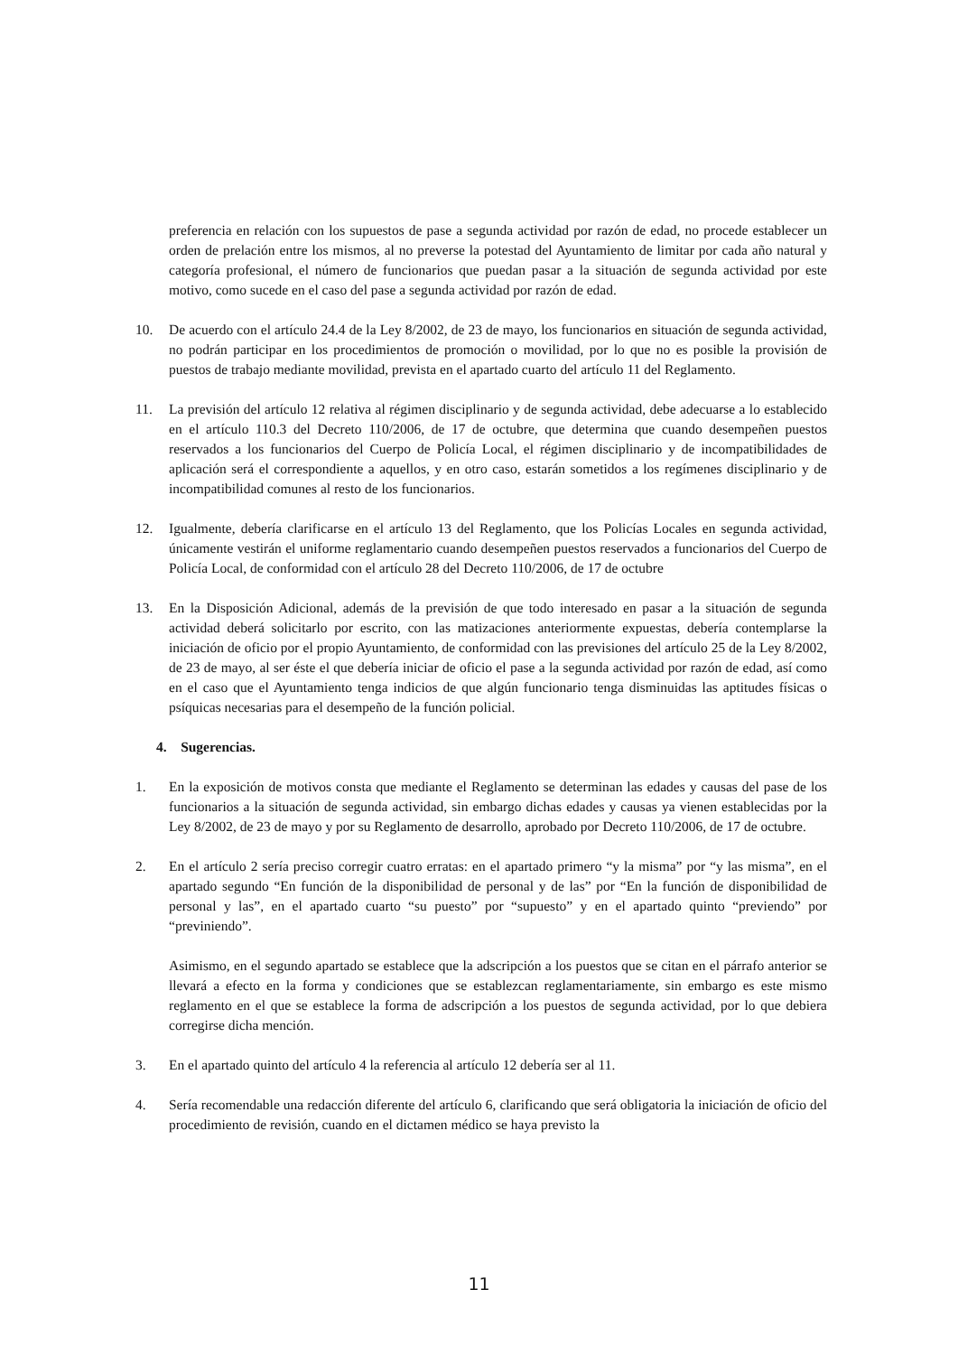preferencia en relación con los supuestos de pase a segunda actividad por razón de edad, no procede establecer un orden de prelación entre los mismos, al no preverse la potestad del Ayuntamiento de limitar por cada año natural y categoría profesional, el número de funcionarios que puedan pasar a la situación de segunda actividad por este motivo, como sucede en el caso del pase a segunda actividad por razón de edad.
10. De acuerdo con el artículo 24.4 de la Ley 8/2002, de 23 de mayo, los funcionarios en situación de segunda actividad, no podrán participar en los procedimientos de promoción o movilidad, por lo que no es posible la provisión de puestos de trabajo mediante movilidad, prevista en el apartado cuarto del artículo 11 del Reglamento.
11. La previsión del artículo 12 relativa al régimen disciplinario y de segunda actividad, debe adecuarse a lo establecido en el artículo 110.3 del Decreto 110/2006, de 17 de octubre, que determina que cuando desempeñen puestos reservados a los funcionarios del Cuerpo de Policía Local, el régimen disciplinario y de incompatibilidades de aplicación será el correspondiente a aquellos, y en otro caso, estarán sometidos a los regímenes disciplinario y de incompatibilidad comunes al resto de los funcionarios.
12. Igualmente, debería clarificarse en el artículo 13 del Reglamento, que los Policías Locales en segunda actividad, únicamente vestirán el uniforme reglamentario cuando desempeñen puestos reservados a funcionarios del Cuerpo de Policía Local, de conformidad con el artículo 28 del Decreto 110/2006, de 17 de octubre
13. En la Disposición Adicional, además de la previsión de que todo interesado en pasar a la situación de segunda actividad deberá solicitarlo por escrito, con las matizaciones anteriormente expuestas, debería contemplarse la iniciación de oficio por el propio Ayuntamiento, de conformidad con las previsiones del artículo 25 de la Ley 8/2002, de 23 de mayo, al ser éste el que debería iniciar de oficio el pase a la segunda actividad por razón de edad, así como en el caso que el Ayuntamiento tenga indicios de que algún funcionario tenga disminuidas las aptitudes físicas o psíquicas necesarias para el desempeño de la función policial.
4. Sugerencias.
1. En la exposición de motivos consta que mediante el Reglamento se determinan las edades y causas del pase de los funcionarios a la situación de segunda actividad, sin embargo dichas edades y causas ya vienen establecidas por la Ley 8/2002, de 23 de mayo y por su Reglamento de desarrollo, aprobado por Decreto 110/2006, de 17 de octubre.
2. En el artículo 2 sería preciso corregir cuatro erratas: en el apartado primero “y la misma” por “y las misma”, en el apartado segundo “En función de la disponibilidad de personal y de las” por “En la función de disponibilidad de personal y las”, en el apartado cuarto “su puesto” por “supuesto” y en el apartado quinto “previendo” por “previniendo”.
Asimismo, en el segundo apartado se establece que la adscripción a los puestos que se citan en el párrafo anterior se llevará a efecto en la forma y condiciones que se establezcan reglamentariamente, sin embargo es este mismo reglamento en el que se establece la forma de adscripción a los puestos de segunda actividad, por lo que debiera corregirse dicha mención.
3. En el apartado quinto del artículo 4 la referencia al artículo 12 debería ser al 11.
4. Sería recomendable una redacción diferente del artículo 6, clarificando que será obligatoria la iniciación de oficio del procedimiento de revisión, cuando en el dictamen médico se haya previsto la
11